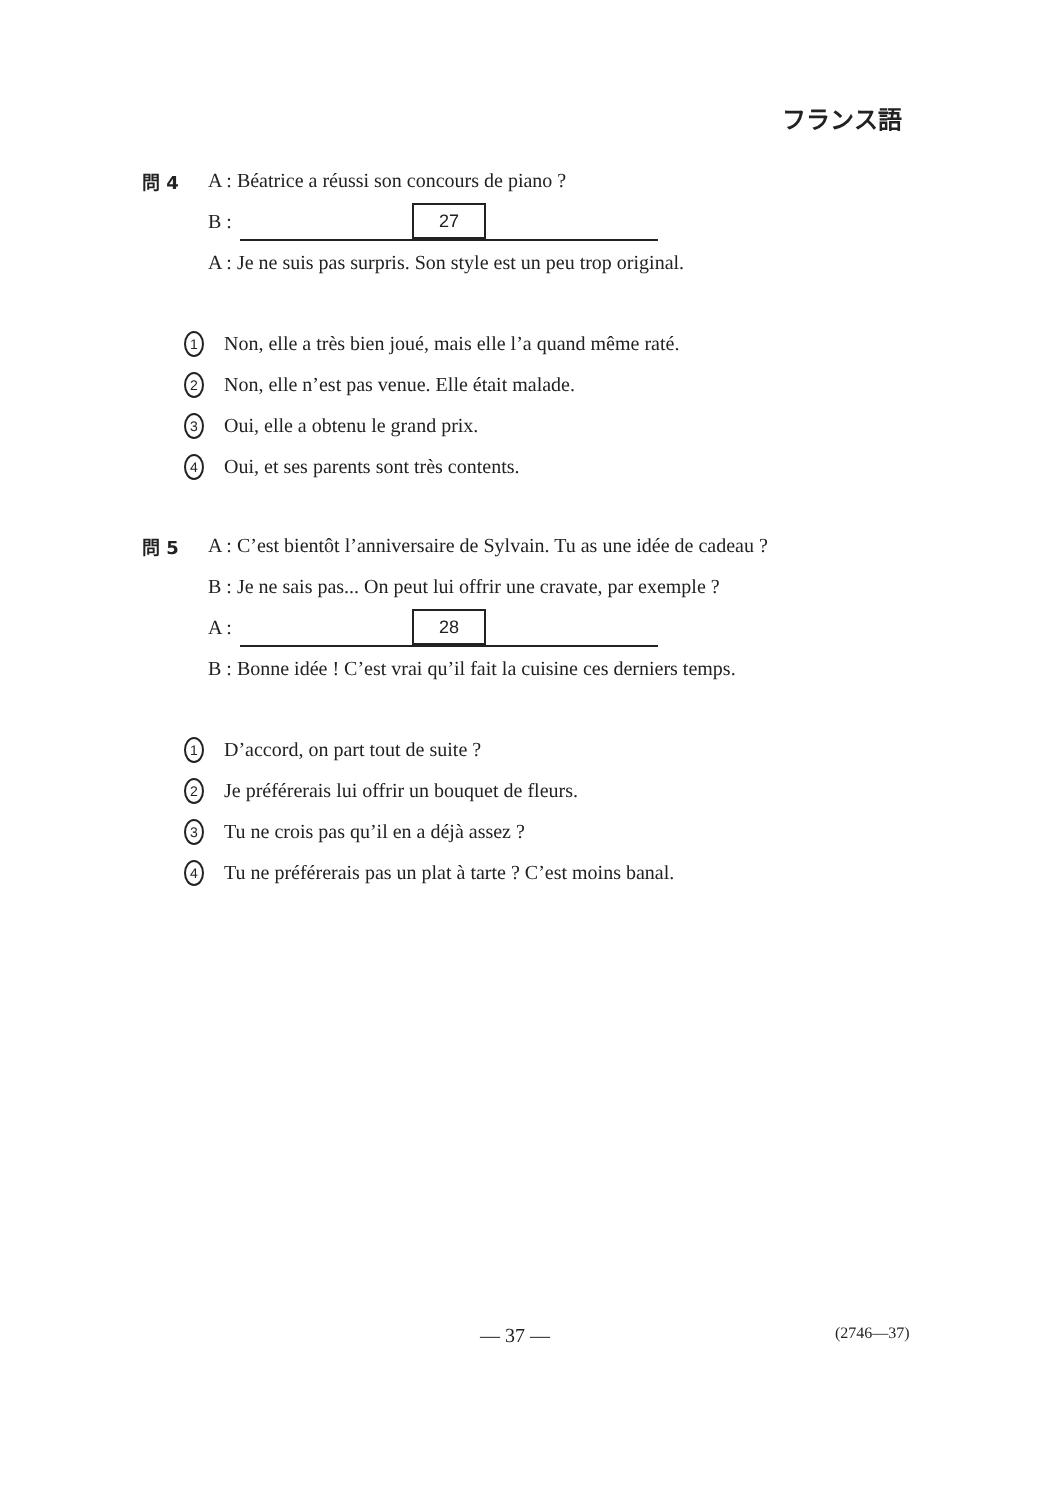フランス語
問 4 A : Béatrice a réussi son concours de piano ?
B : 27
A : Je ne suis pas surpris. Son style est un peu trop original.
1 Non, elle a très bien joué, mais elle l’a quand même raté.
2 Non, elle n’est pas venue. Elle était malade.
3 Oui, elle a obtenu le grand prix.
4 Oui, et ses parents sont très contents.
問 5 A : C’est bientôt l’anniversaire de Sylvain. Tu as une idée de cadeau ?
B : Je ne sais pas... On peut lui offrir une cravate, par exemple ?
A : 28
B : Bonne idée ! C’est vrai qu’il fait la cuisine ces derniers temps.
1 D’accord, on part tout de suite ?
2 Je préférerais lui offrir un bouquet de fleurs.
3 Tu ne crois pas qu’il en a déjà assez ?
4 Tu ne préférerais pas un plat à tarte ? C’est moins banal.
— 37 — (2746—37)